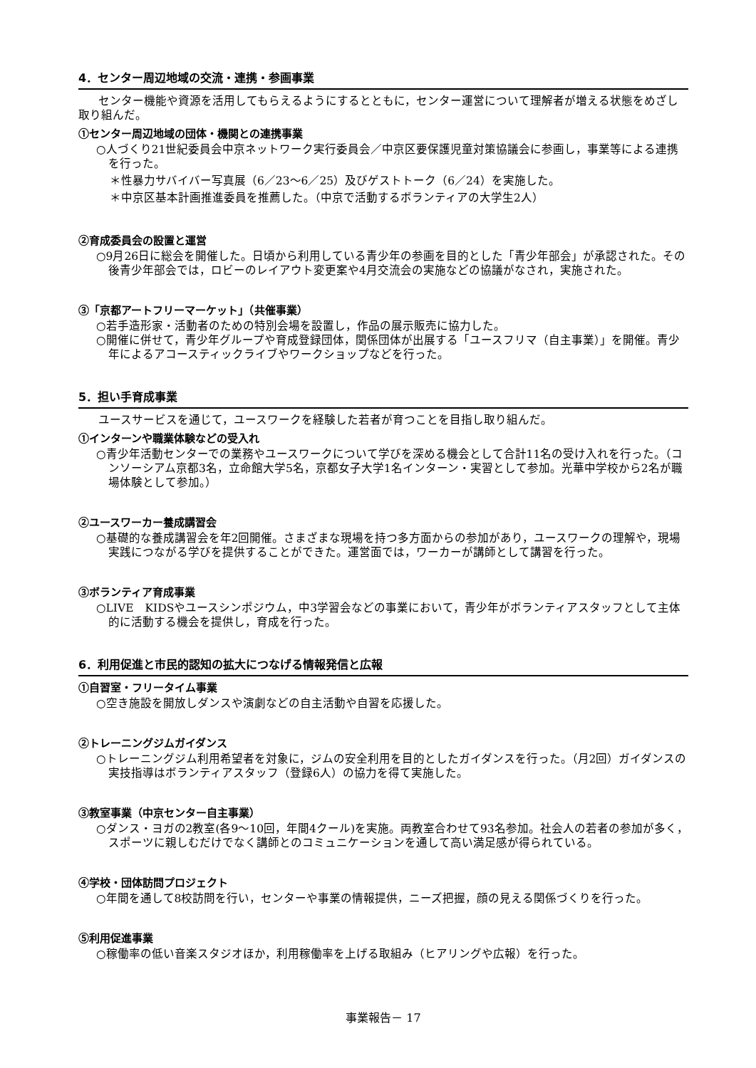4．センター周辺地域の交流・連携・参画事業
センター機能や資源を活用してもらえるようにするとともに，センター運営について理解者が増える状態をめざし取り組んだ。
①センター周辺地域の団体・機関との連携事業
○人づくり21世紀委員会中京ネットワーク実行委員会／中京区要保護児童対策協議会に参画し，事業等による連携を行った。
＊性暴力サバイバー写真展（6／23～6／25）及びゲストトーク（6／24）を実施した。
＊中京区基本計画推進委員を推薦した。（中京で活動するボランティアの大学生2人）
②育成委員会の設置と運営
○9月26日に総会を開催した。日頃から利用している青少年の参画を目的とした「青少年部会」が承認された。その後青少年部会では，ロビーのレイアウト変更案や4月交流会の実施などの協議がなされ，実施された。
③「京都アートフリーマーケット」（共催事業）
○若手造形家・活動者のための特別会場を設置し，作品の展示販売に協力した。
○開催に併せて，青少年グループや育成登録団体，関係団体が出展する「ユースフリマ（自主事業）」を開催。青少年によるアコースティックライブやワークショップなどを行った。
5．担い手育成事業
ユースサービスを通じて，ユースワークを経験した若者が育つことを目指し取り組んだ。
①インターンや職業体験などの受入れ
○青少年活動センターでの業務やユースワークについて学びを深める機会として合計11名の受け入れを行った。（コンソーシアム京都3名，立命館大学5名，京都女子大学1名インターン・実習として参加。光華中学校から2名が職場体験として参加。）
②ユースワーカー養成講習会
○基礎的な養成講習会を年2回開催。さまざまな現場を持つ多方面からの参加があり，ユースワークの理解や，現場実践につながる学びを提供することができた。運営面では，ワーカーが講師として講習を行った。
③ボランティア育成事業
○LIVE　KIDSやユースシンポジウム，中3学習会などの事業において，青少年がボランティアスタッフとして主体的に活動する機会を提供し，育成を行った。
6．利用促進と市民的認知の拡大につなげる情報発信と広報
①自習室・フリータイム事業
○空き施設を開放しダンスや演劇などの自主活動や自習を応援した。
②トレーニングジムガイダンス
○トレーニングジム利用希望者を対象に，ジムの安全利用を目的としたガイダンスを行った。（月2回）ガイダンスの実技指導はボランティアスタッフ（登録6人）の協力を得て実施した。
③教室事業（中京センター自主事業）
○ダンス・ヨガの2教室(各9～10回，年間4クール)を実施。両教室合わせて93名参加。社会人の若者の参加が多く，スポーツに親しむだけでなく講師とのコミュニケーションを通して高い満足感が得られている。
④学校・団体訪問プロジェクト
○年間を通して8校訪問を行い，センターや事業の情報提供，ニーズ把握，顔の見える関係づくりを行った。
⑤利用促進事業
○稼働率の低い音楽スタジオほか，利用稼働率を上げる取組み（ヒアリングや広報）を行った。
事業報告－ 17